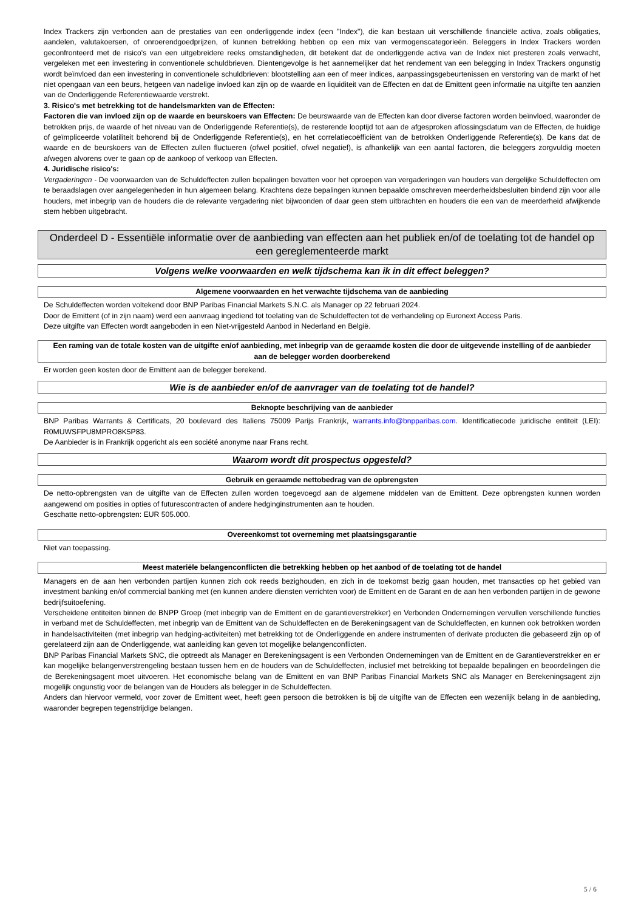Index Trackers zijn verbonden aan de prestaties van een onderliggende index (een "Index"), die kan bestaan uit verschillende financiële activa, zoals obligaties, aandelen, valutakoersen, of onroerendgoedprijzen, of kunnen betrekking hebben op een mix van vermogenscategorieën. Beleggers in Index Trackers worden geconfronteerd met de risico's van een uitgebreidere reeks omstandigheden, dit betekent dat de onderliggende activa van de Index niet presteren zoals verwacht, vergeleken met een investering in conventionele schuldbrieven. Dientengevolge is het aannemelijker dat het rendement van een belegging in Index Trackers ongunstig wordt beïnvloed dan een investering in conventionele schuldbrieven: blootstelling aan een of meer indices, aanpassingsgebeurtenissen en verstoring van de markt of het niet opengaan van een beurs, hetgeen van nadelige invloed kan zijn op de waarde en liquiditeit van de Effecten en dat de Emittent geen informatie na uitgifte ten aanzien van de Onderliggende Referentiewaarde verstrekt.
3. Risico's met betrekking tot de handelsmarkten van de Effecten:
Factoren die van invloed zijn op de waarde en beurskoers van Effecten: De beurswaarde van de Effecten kan door diverse factoren worden beïnvloed, waaronder de betrokken prijs, de waarde of het niveau van de Onderliggende Referentie(s), de resterende looptijd tot aan de afgesproken aflossingsdatum van de Effecten, de huidige of geïmpliceerde volatiliteit behorend bij de Onderliggende Referentie(s), en het correlatiecoëfficiënt van de betrokken Onderliggende Referentie(s). De kans dat de waarde en de beurskoers van de Effecten zullen fluctueren (ofwel positief, ofwel negatief), is afhankelijk van een aantal factoren, die beleggers zorgvuldig moeten afwegen alvorens over te gaan op de aankoop of verkoop van Effecten.
4. Juridische risico's:
Vergaderingen - De voorwaarden van de Schuldeffecten zullen bepalingen bevatten voor het oproepen van vergaderingen van houders van dergelijke Schuldeffecten om te beraadslagen over aangelegenheden in hun algemeen belang. Krachtens deze bepalingen kunnen bepaalde omschreven meerderheidsbesluiten bindend zijn voor alle houders, met inbegrip van de houders die de relevante vergadering niet bijwoonden of daar geen stem uitbrachten en houders die een van de meerderheid afwijkende stem hebben uitgebracht.
Onderdeel D - Essentiële informatie over de aanbieding van effecten aan het publiek en/of de toelating tot de handel op een gereglementeerde markt
Volgens welke voorwaarden en welk tijdschema kan ik in dit effect beleggen?
Algemene voorwaarden en het verwachte tijdschema van de aanbieding
De Schuldeffecten worden voltekend door BNP Paribas Financial Markets S.N.C. als Manager op 22 februari 2024.
Door de Emittent (of in zijn naam) werd een aanvraag ingediend tot toelating van de Schuldeffecten tot de verhandeling op Euronext Access Paris.
Deze uitgifte van Effecten wordt aangeboden in een Niet-vrijgesteld Aanbod in Nederland en België.
Een raming van de totale kosten van de uitgifte en/of aanbieding, met inbegrip van de geraamde kosten die door de uitgevende instelling of de aanbieder aan de belegger worden doorberekend
Er worden geen kosten door de Emittent aan de belegger berekend.
Wie is de aanbieder en/of de aanvrager van de toelating tot de handel?
Beknopte beschrijving van de aanbieder
BNP Paribas Warrants & Certificats, 20 boulevard des Italiens 75009 Parijs Frankrijk, warrants.info@bnpparibas.com. Identificatiecode juridische entiteit (LEI): R0MUWSFPU8MPRO8K5P83.
De Aanbieder is in Frankrijk opgericht als een société anonyme naar Frans recht.
Waarom wordt dit prospectus opgesteld?
Gebruik en geraamde nettobedrag van de opbrengsten
De netto-opbrengsten van de uitgifte van de Effecten zullen worden toegevoegd aan de algemene middelen van de Emittent. Deze opbrengsten kunnen worden aangewend om posities in opties of futurescontracten of andere hedginginstrumenten aan te houden.
Geschatte netto-opbrengsten: EUR 505.000.
Overeenkomst tot overneming met plaatsingsgarantie
Niet van toepassing.
Meest materiële belangenconflicten die betrekking hebben op het aanbod of de toelating tot de handel
Managers en de aan hen verbonden partijen kunnen zich ook reeds bezighouden, en zich in de toekomst bezig gaan houden, met transacties op het gebied van investment banking en/of commercial banking met (en kunnen andere diensten verrichten voor) de Emittent en de Garant en de aan hen verbonden partijen in de gewone bedrijfsuitoefening.
Verscheidene entiteiten binnen de BNPP Groep (met inbegrip van de Emittent en de garantieverstrekker) en Verbonden Ondernemingen vervullen verschillende functies in verband met de Schuldeffecten, met inbegrip van de Emittent van de Schuldeffecten en de Berekeningsagent van de Schuldeffecten, en kunnen ook betrokken worden in handelsactiviteiten (met inbegrip van hedging-activiteiten) met betrekking tot de Onderliggende en andere instrumenten of derivate producten die gebaseerd zijn op of gerelateerd zijn aan de Onderliggende, wat aanleiding kan geven tot mogelijke belangenconflicten.
BNP Paribas Financial Markets SNC, die optreedt als Manager en Berekeningsagent is een Verbonden Ondernemingen van de Emittent en de Garantieverstrekker en er kan mogelijke belangenverstrengeling bestaan tussen hem en de houders van de Schuldeffecten, inclusief met betrekking tot bepaalde bepalingen en beoordelingen die de Berekeningsagent moet uitvoeren. Het economische belang van de Emittent en van BNP Paribas Financial Markets SNC als Manager en Berekeningsagent zijn mogelijk ongunstig voor de belangen van de Houders als belegger in de Schuldeffecten.
Anders dan hiervoor vermeld, voor zover de Emittent weet, heeft geen persoon die betrokken is bij de uitgifte van de Effecten een wezenlijk belang in de aanbieding, waaronder begrepen tegenstrijdige belangen.
5 / 6